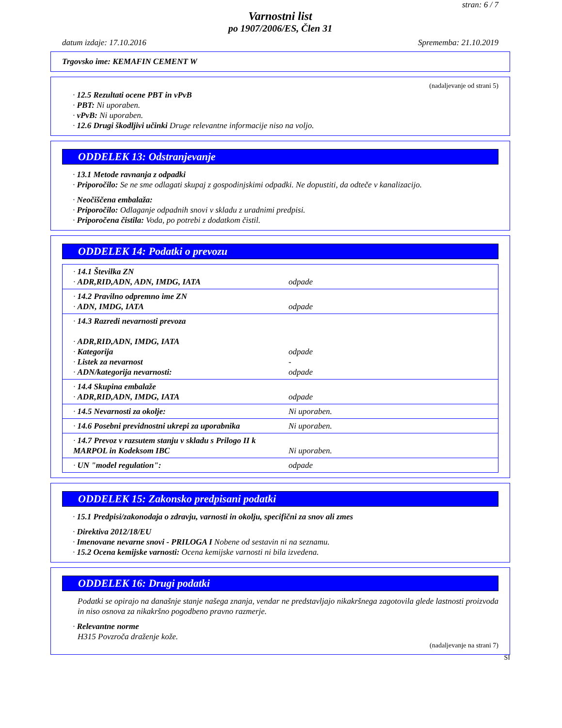stran: 6 / 7
Varnostni list
po 1907/2006/ES, Člen 31
datum izdaje: 17.10.2016 Sprememba: 21.10.2019
Trgovsko ime: KEMAFIN CEMENT W
(nadaljevanje od strani 5)
· 12.5 Rezultati ocene PBT in vPvB
· PBT: Ni uporaben.
· vPvB: Ni uporaben.
· 12.6 Drugi škodljivi učinki Druge relevantne informacije niso na voljo.
ODDELEK 13: Odstranjevanje
· 13.1 Metode ravnanja z odpadki
· Priporočilo: Se ne sme odlagati skupaj z gospodinjskimi odpadki. Ne dopustiti, da odteče v kanalizacijo.
· Neočiščena embalaža:
· Priporočilo: Odlaganje odpadnih snovi v skladu z uradnimi predpisi.
· Priporočena čistila: Voda, po potrebi z dodatkom čistil.
ODDELEK 14: Podatki o prevozu
| · 14.1 Številka ZN · ADR,RID,ADN, ADN, IMDG, IATA | odpade |
| · 14.2 Pravilno odpremno ime ZN · ADN, IMDG, IATA | odpade |
| · 14.3 Razredi nevarnosti prevoza · ADR,RID,ADN, IMDG, IATA · Kategorija · Listek za nevarnost · ADN/kategorija nevarnosti: | odpade - odpade |
| · 14.4 Skupina embalaže · ADR,RID,ADN, IMDG, IATA | odpade |
| · 14.5 Nevarnosti za okolje: | Ni uporaben. |
| · 14.6 Posebni previdnostni ukrepi za uporabnika | Ni uporaben. |
| · 14.7 Prevoz v razsutem stanju v skladu s Prilogo II k MARPOL in Kodeksom IBC | Ni uporaben. |
| · UN "model regulation": | odpade |
ODDELEK 15: Zakonsko predpisani podatki
· 15.1 Predpisi/zakonodaja o zdravju, varnosti in okolju, specifični za snov ali zmes
· Direktiva 2012/18/EU
· Imenovane nevarne snovi - PRILOGA I Nobene od sestavin ni na seznamu.
· 15.2 Ocena kemijske varnosti: Ocena kemijske varnosti ni bila izvedena.
ODDELEK 16: Drugi podatki
Podatki se opirajo na današnje stanje našega znanja, vendar ne predstavljajo nikakršnega zagotovila glede lastnosti proizvoda in niso osnova za nikakršno pogodbeno pravno razmerje.
· Relevantne norme
H315 Povzroča draženje kože.
(nadaljevanje na strani 7)
SI